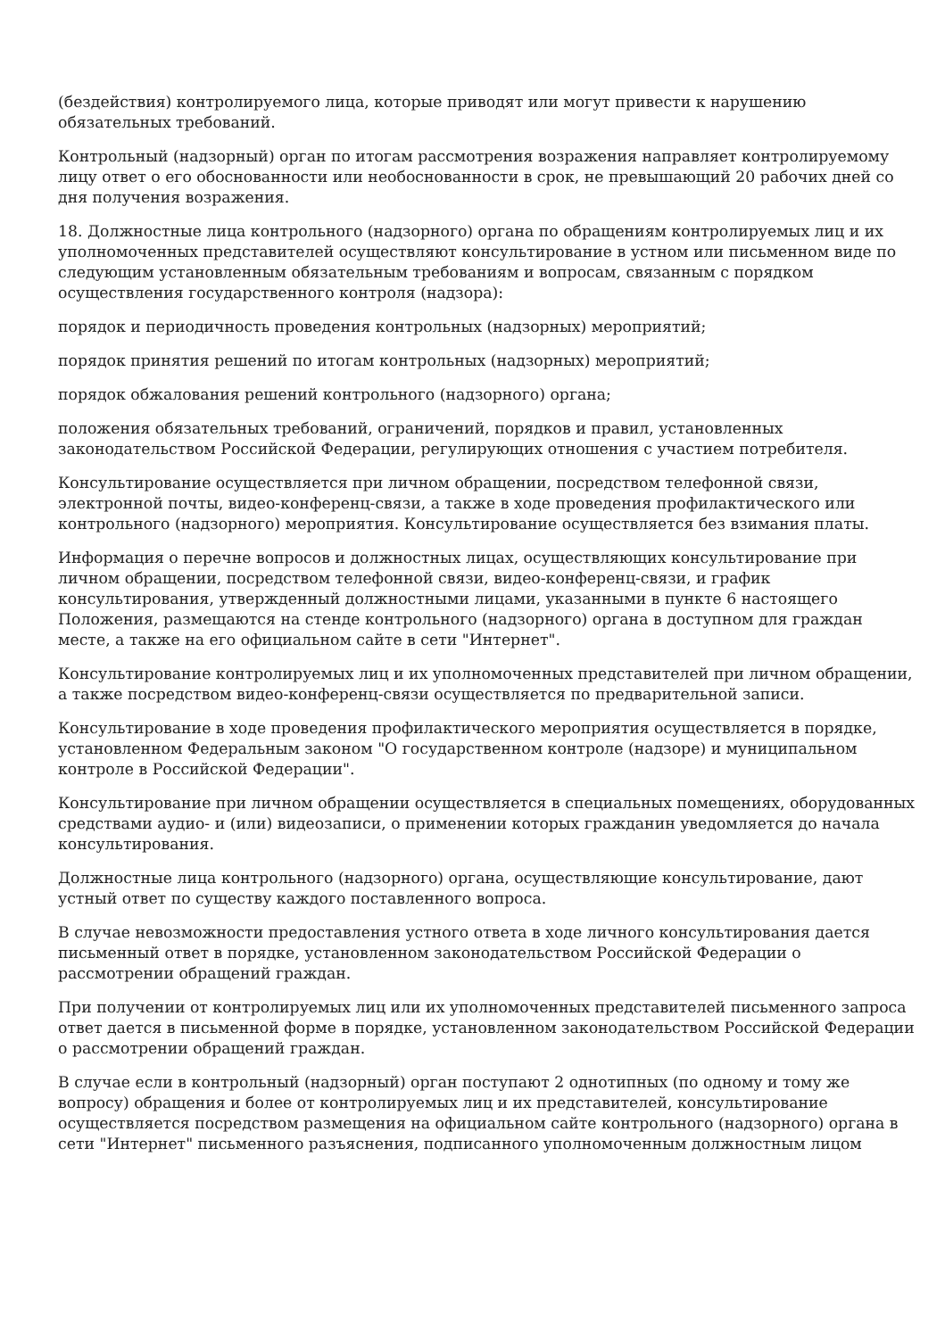(бездействия) контролируемого лица, которые приводят или могут привести к нарушению обязательных требований.
Контрольный (надзорный) орган по итогам рассмотрения возражения направляет контролируемому лицу ответ о его обоснованности или необоснованности в срок, не превышающий 20 рабочих дней со дня получения возражения.
18. Должностные лица контрольного (надзорного) органа по обращениям контролируемых лиц и их уполномоченных представителей осуществляют консультирование в устном или письменном виде по следующим установленным обязательным требованиям и вопросам, связанным с порядком осуществления государственного контроля (надзора):
порядок и периодичность проведения контрольных (надзорных) мероприятий;
порядок принятия решений по итогам контрольных (надзорных) мероприятий;
порядок обжалования решений контрольного (надзорного) органа;
положения обязательных требований, ограничений, порядков и правил, установленных законодательством Российской Федерации, регулирующих отношения с участием потребителя.
Консультирование осуществляется при личном обращении, посредством телефонной связи, электронной почты, видео-конференц-связи, а также в ходе проведения профилактического или контрольного (надзорного) мероприятия. Консультирование осуществляется без взимания платы.
Информация о перечне вопросов и должностных лицах, осуществляющих консультирование при личном обращении, посредством телефонной связи, видео-конференц-связи, и график консультирования, утвержденный должностными лицами, указанными в пункте 6 настоящего Положения, размещаются на стенде контрольного (надзорного) органа в доступном для граждан месте, а также на его официальном сайте в сети "Интернет".
Консультирование контролируемых лиц и их уполномоченных представителей при личном обращении, а также посредством видео-конференц-связи осуществляется по предварительной записи.
Консультирование в ходе проведения профилактического мероприятия осуществляется в порядке, установленном Федеральным законом "О государственном контроле (надзоре) и муниципальном контроле в Российской Федерации".
Консультирование при личном обращении осуществляется в специальных помещениях, оборудованных средствами аудио- и (или) видеозаписи, о применении которых гражданин уведомляется до начала консультирования.
Должностные лица контрольного (надзорного) органа, осуществляющие консультирование, дают устный ответ по существу каждого поставленного вопроса.
В случае невозможности предоставления устного ответа в ходе личного консультирования дается письменный ответ в порядке, установленном законодательством Российской Федерации о рассмотрении обращений граждан.
При получении от контролируемых лиц или их уполномоченных представителей письменного запроса ответ дается в письменной форме в порядке, установленном законодательством Российской Федерации о рассмотрении обращений граждан.
В случае если в контрольный (надзорный) орган поступают 2 однотипных (по одному и тому же вопросу) обращения и более от контролируемых лиц и их представителей, консультирование осуществляется посредством размещения на официальном сайте контрольного (надзорного) органа в сети "Интернет" письменного разъяснения, подписанного уполномоченным должностным лицом